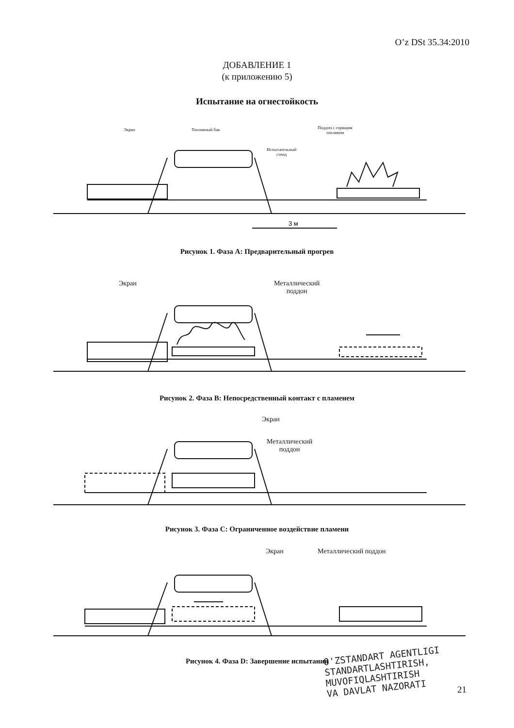O’z DSt 35.34:2010
ДОБАВЛЕНИЕ 1
(к приложению 5)
Испытание на огнестойкость
Экран Топливный бак
Испытательный
стенд
Поддон с горящим
топливом
3 м
Рисунок 1. Фаза А: Предварительный прогрев
Экран
Металлический
поддон
Рисунок 2. Фаза В: Непосредственный контакт с пламенем
Экран
Металлический
поддон
Рисунок 3. Фаза С: Ограниченное воздействие пламени
Экран Металлический поддон
Рисунок 4. Фаза D: Завершение испытания
O'ZSTANDART AGENTLIGI
STANDARTLASHTIRISH,
MUVOFIQLASHTIRISH
VA DAVLAT NAZORATI
21